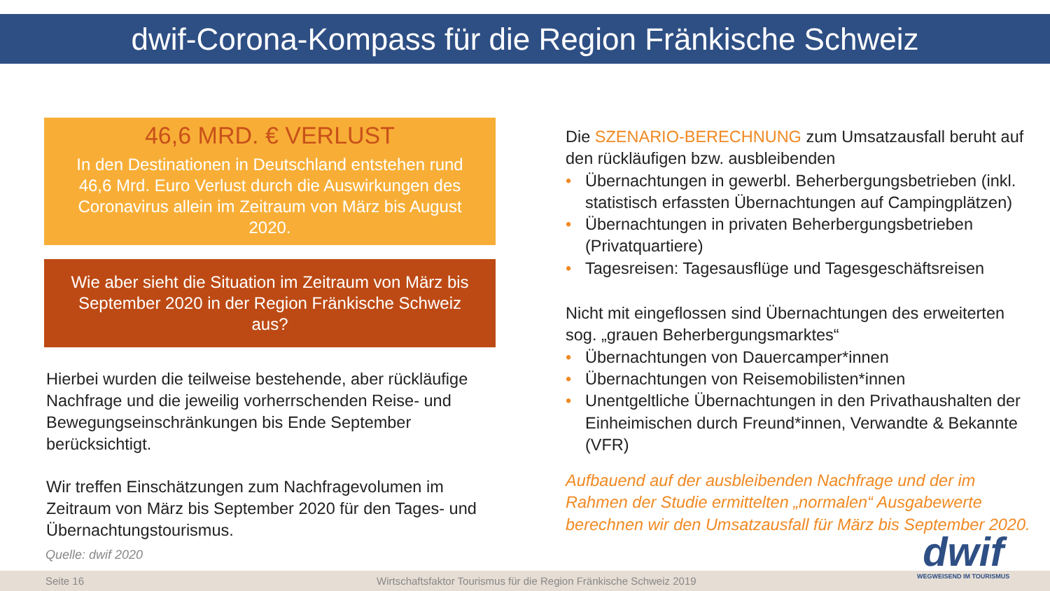dwif-Corona-Kompass für die Region Fränkische Schweiz
46,6 MRD. € VERLUST
In den Destinationen in Deutschland entstehen rund 46,6 Mrd. Euro Verlust durch die Auswirkungen des Coronavirus allein im Zeitraum von März bis August 2020.
Wie aber sieht die Situation im Zeitraum von März bis September 2020 in der Region Fränkische Schweiz aus?
Hierbei wurden die teilweise bestehende, aber rückläufige Nachfrage und die jeweilig vorherrschenden Reise- und Bewegungseinschränkungen bis Ende September berücksichtigt.
Wir treffen Einschätzungen zum Nachfragevolumen im Zeitraum von März bis September 2020 für den Tages- und Übernachtungstourismus.
Die SZENARIO-BERECHNUNG zum Umsatzausfall beruht auf den rückläufigen bzw. ausbleibenden
• Übernachtungen in gewerbl. Beherbergungsbetrieben (inkl. statistisch erfassten Übernachtungen auf Campingplätzen)
• Übernachtungen in privaten Beherbergungsbetrieben (Privatquartiere)
• Tagesreisen: Tagesausflüge und Tagesgeschäftsreisen
Nicht mit eingeflossen sind Übernachtungen des erweiterten sog. „grauen Beherbergungsmarktes“
• Übernachtungen von Dauercamper*innen
• Übernachtungen von Reisemobilisten*innen
• Unentgeltliche Übernachtungen in den Privathaushalten der Einheimischen durch Freund*innen, Verwandte & Bekannte (VFR)
Aufbauend auf der ausbleibenden Nachfrage und der im Rahmen der Studie ermittelten „normalen“ Ausgabewerte berechnen wir den Umsatzausfall für März bis September 2020.
Quelle: dwif 2020
Seite 16 Wirtschaftsfaktor Tourismus für die Region Fränkische Schweiz 2019 dwif
WEGWEISEND IM TOURISMUS